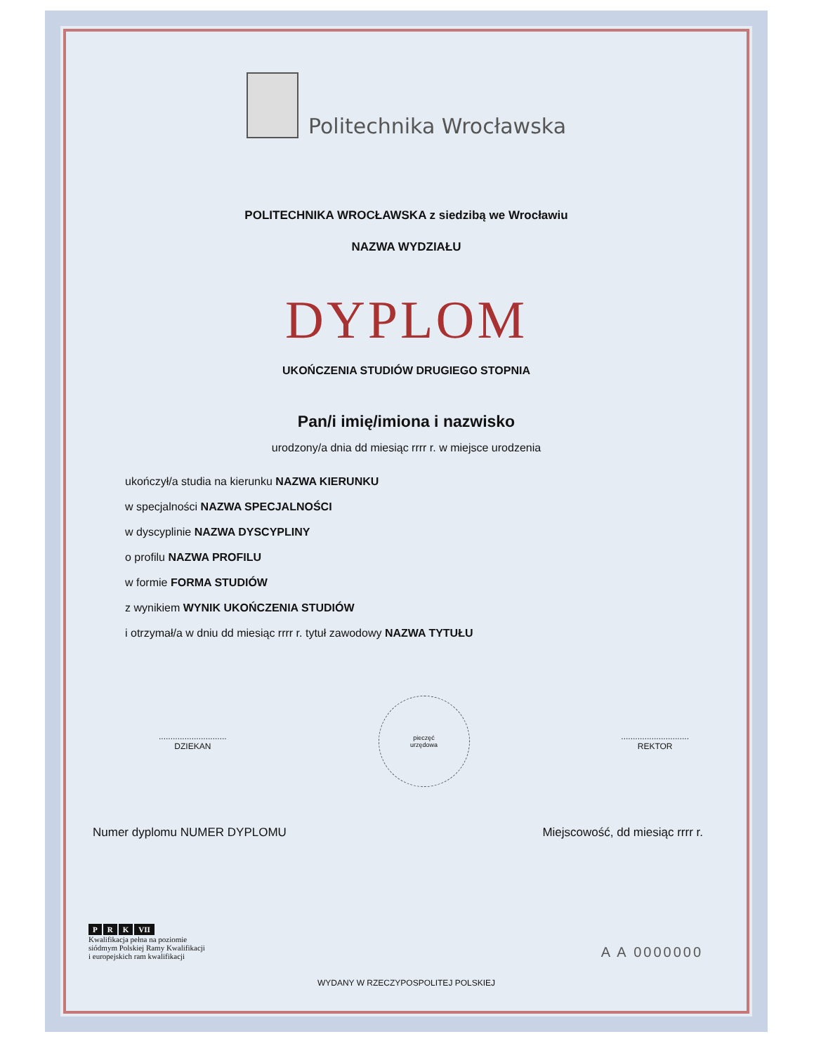Politechnika Wrocławska
POLITECHNIKA WROCŁAWSKA z siedzibą we Wrocławiu
NAZWA WYDZIAŁU
DYPLOM
UKOŃCZENIA STUDIÓW DRUGIEGO STOPNIA
Pan/i imię/imiona i nazwisko
urodzony/a dnia dd miesiąc rrrr r. w miejsce urodzenia
ukończył/a studia na kierunku NAZWA KIERUNKU
w specjalności NAZWA SPECJALNOŚCI
w dyscyplinie NAZWA DYSCYPLINY
o profilu NAZWA PROFILU
w formie FORMA STUDIÓW
z wynikiem WYNIK UKOŃCZENIA STUDIÓW
i otrzymał/a w dniu dd miesiąc rrrr r. tytuł zawodowy NAZWA TYTUŁU
.............................
DZIEKAN
pieczęć
urzędowa
.............................
REKTOR
Numer dyplomu NUMER DYPLOMU Miejscowość, dd miesiąc rrrr r.
P R K VII
Kwalifikacja pełna na poziomie
siódmym Polskiej Ramy Kwalifikacji
i europejskich ram kwalifikacji
A A 0000000
WYDANY W RZECZYPOSPOLITEJ POLSKIEJ